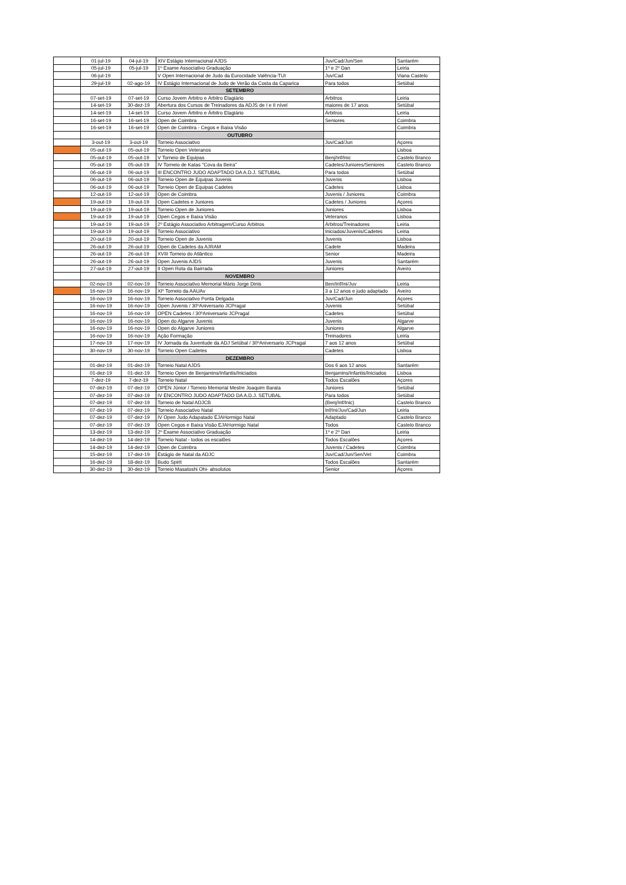| | 01-jul-19 | 04-jul-19 | XIV Estágio Internacional AJDS | Juv/Cad/Jun/Sen | Santarém |
| | 05-jul-19 | 05-jul-19 | 1º Exame Associativo Graduação | 1º e 2º Dan | Leiria |
| | 06-jul-19 | | V Open Internacional de Judo da Eurocidade Valência-TUI | Juv/Cad | Viana Castelo |
| | 29-jul-19 | 02-ago-19 | IV Estágio Internacional de Judo de Verão da Costa da Caparica | Para todos | Setúbal |
| | | | SETEMBRO | | |
| | 07-set-19 | 07-set-19 | Curso Jovem Árbitro e Árbitro Etagiário | Árbitros | Leiria |
| | 14-set-19 | 30-dez-19 | Abertura dos Cursos de Treinadores da ADJS de I e II nível | maiores de 17 anos | Setúbal |
| | 14-set-19 | 14-set-19 | Curso Jovem Árbitro e Árbitro Etagiário | Árbitros | Leiria |
| | 16-set-19 | 16-set-19 | Open de Coimbra | Seniores | Coimbra |
| | 16-set-19 | 16-set-19 | Open de Coimbra - Cegos e Baixa Visão | | Coimbra |
| | | | OUTUBRO | | |
| | 3-out-19 | 3-out-19 | Torneio Associativo | Juv/Cad/Jun | Açores |
| | 05-out-19 | 05-out-19 | Torneio Open Veteranos | | Lisboa |
| | 05-out-19 | 05-out-19 | V Torneio de Equipas | Benj/Inf/Inic | Castelo Branco |
| | 05-out-19 | 05-out-19 | IV Torneio de Katas "Cova da Beira" | Cadetes/Juniores/Seniores | Castelo Branco |
| | 06-out-19 | 06-out-19 | III ENCONTRO JUDO ADAPTADO DA A.D.J. SETUBAL | Para todos | Setúbal |
| | 06-out-19 | 06-out-19 | Torneio Open de Equipas Juvenis | Juvenis | Lisboa |
| | 06-out-19 | 06-out-19 | Torneio Open de Equipas Cadetes | Cadetes | Lisboa |
| | 12-out-19 | 12-out-19 | Open de Coimbra | Juvenis / Juniores | Coimbra |
| | 19-out-19 | 19-out-19 | Open Cadetes e Juniores | Cadetes / Juniores | Açores |
| | 19-out-19 | 19-out-19 | Torneio Open de Juniores | Juniores | Lisboa |
| | 19-out-19 | 19-out-19 | Open Cegos e Baixa Visão | Veteranos | Lisboa |
| | 19-out-19 | 19-out-19 | 2º Estágio Associativo Arbitragem/Curso Árbitros | Árbitros/Treinadores | Leiria |
| | 19-out-19 | 19-out-19 | Torneio Associativo | Iniciados/Juvenis/Cadetes | Leiria |
| | 20-out-19 | 20-out-19 | Torneio Open de Juvenis | Juvenis | Lisboa |
| | 26-out-19 | 26-out-19 | Open de Cadetes da AJRAM | Cadete | Madeira |
| | 26-out-19 | 26-out-19 | XVIII Torneio do Atlântico | Senior | Madeira |
| | 26-out-19 | 26-out-19 | Open Juvenis AJDS | Juvenis | Santarém |
| | 27-out-19 | 27-out-19 | II Open Rota da Bairrada | Juniores | Aveiro |
| | | | NOVEMBRO | | |
| | 02-nov-19 | 02-nov-19 | Torneio Associativo Memorial Mário Jorge Dinis | Ben/Inf/Ini/Juv | Leiria |
| | 16-nov-19 | 16-nov-19 | XIº Torneio da AAUAv | 3 a 12 anos e judo adaptado | Aveiro |
| | 16-nov-19 | 16-nov-19 | Torneio Associativo Ponta Delgada | Juv/Cad/Jun | Açores |
| | 16-nov-19 | 16-nov-19 | Open Juvenis / 30ºAniversario JCPragal | Juvenis | Setúbal |
| | 16-nov-19 | 16-nov-19 | OPEN Cadetes / 30ºAniversario JCPragal | Cadetes | Setúbal |
| | 16-nov-19 | 16-nov-19 | Open do Algarve Juvenis | Juvenis | Algarve |
| | 16-nov-19 | 16-nov-19 | Open do Algarve Juniores | Juniores | Algarve |
| | 16-nov-19 | 16-nov-19 | Ação Formação | Treinadores | Leiria |
| | 17-nov-19 | 17-nov-19 | IV Jornada da Juventude da ADJ Setúbal / 30ºAniversario JCPragal | 7 aos 12 anos | Setúbal |
| | 30-nov-19 | 30-nov-19 | Torneio Open Cadetes | Cadetes | Lisboa |
| | | | DEZEMBRO | | |
| | 01-dez-19 | 01-dez-19 | Torneio Natal AJDS | Dos 6 aos 12 anos | Santarém |
| | 01-dez-19 | 01-dez-19 | Torneio Open de Benjamins/Infantis/Iniciados | Benjamins/Infantis/Iniciados | Lisboa |
| | 7-dez-19 | 7-dez-19 | Torneio Natal | Todos Escalões | Açores |
| | 07-dez-19 | 07-dez-19 | OPEN Júnior / Torneio Memorial Mestre Joaquim Barata | Juniores | Setúbal |
| | 07-dez-19 | 07-dez-19 | IV ENCONTRO JUDO ADAPTADO DA A.D.J. SETUBAL | Para todos | Setúbal |
| | 07-dez-19 | 07-dez-19 | Torneio de Natal ADJCB | (Benj/Inf/Inic) | Castelo Branco |
| | 07-dez-19 | 07-dez-19 | Torneio Associativo Natal | Inf/Ini/Juv/Cad/Jun | Leiria |
| | 07-dez-19 | 07-dez-19 | IV Open Judo Adapatado EJAHormigo Natal | Adaptado | Castelo Branco |
| | 07-dez-19 | 07-dez-19 | Open Cegos e Baixa Visão EJAHormigo Natal | Todos | Castelo Branco |
| | 13-dez-19 | 13-dez-19 | 2º Exame Associativo Graduação | 1º e 2º Dan | Leiria |
| | 14-dez-19 | 14-dez-19 | Torneio Natal - todos os escalões | Todos Escalões | Açores |
| | 14-dez-19 | 14-dez-19 | Open de Coimbra | Juvenis / Cadetes | Coimbra |
| | 15-dez-19 | 17-dez-19 | Estágio de Natal da ADJC | Juv/Cad/Jun/Sen/Vet | Coimbra |
| | 16-dez-19 | 18-dez-19 | Budo Spirit | Todos Escalões | Santarém |
| | 30-dez-19 | 30-dez-19 | Torneio Masatoshi Ohi- absolutos | Senior | Açores |